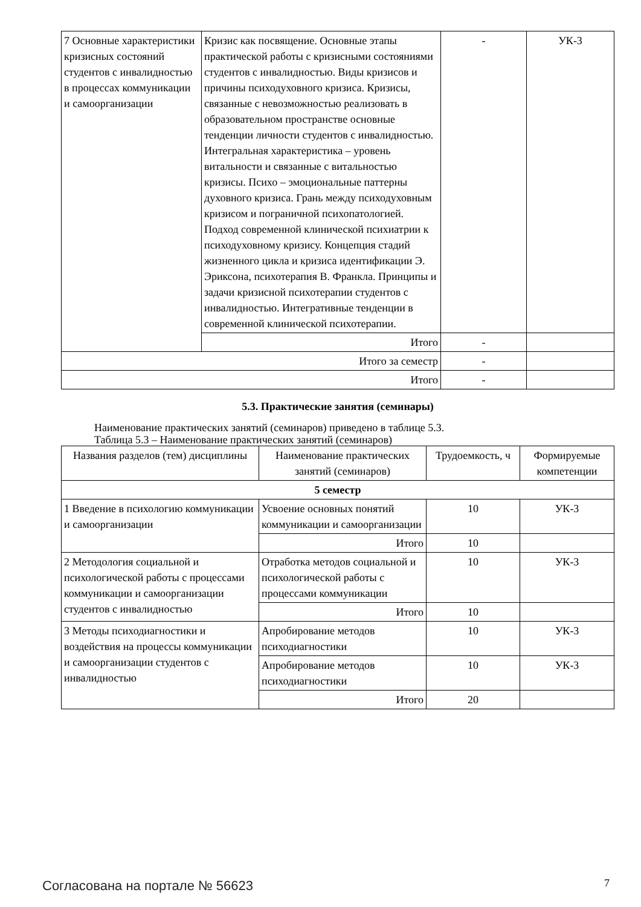| 7 Основные характеристики кризисных состояний студентов с инвалидностью в процессах коммуникации и самоорганизации | Кризис как посвящение. Основные этапы практической работы с кризисными состояниями студентов с инвалидностью. Виды кризисов и причины психодуховного кризиса. Кризисы, связанные с невозможностью реализовать в образовательном пространстве основные тенденции личности студентов с инвалидностью. Интегральная характеристика – уровень витальности и связанные с витальностью кризисы. Психо – эмоциональные паттерны духовного кризиса. Грань между психодуховным кризисом и пограничной психопатологией. Подход современной клинической психиатрии к психодуховному кризису. Концепция стадий жизненного цикла и кризиса идентификации Э. Эриксона, психотерапия В. Франкла. Принципы и задачи кризисной психотерапии студентов с инвалидностью. Интегративные тенденции в современной клинической психотерапии. | - | УК-3 |
| | Итого | - | |
| Итого за семестр | | - | |
| Итого | | - | |
5.3. Практические занятия (семинары)
Наименование практических занятий (семинаров) приведено в таблице 5.3.
Таблица 5.3 – Наименование практических занятий (семинаров)
| Названия разделов (тем) дисциплины | Наименование практических занятий (семинаров) | Трудоемкость, ч | Формируемые компетенции |
| --- | --- | --- | --- |
| 5 семестр | | | |
| 1 Введение в психологию коммуникации и самоорганизации | Усвоение основных понятий коммуникации и самоорганизации | 10 | УК-3 |
| | Итого | 10 | |
| 2 Методология социальной и психологической работы с процессами коммуникации и самоорганизации студентов с инвалидностью | Отработка методов социальной и психологической работы с процессами коммуникации | 10 | УК-3 |
| | Итого | 10 | |
| 3 Методы психодиагностики и воздействия на процессы коммуникации и самоорганизации студентов с инвалидностью | Апробирование методов психодиагностики | 10 | УК-3 |
| | Апробирование методов психодиагностики | 10 | УК-3 |
| | Итого | 20 | |
Согласована на портале № 56623 7